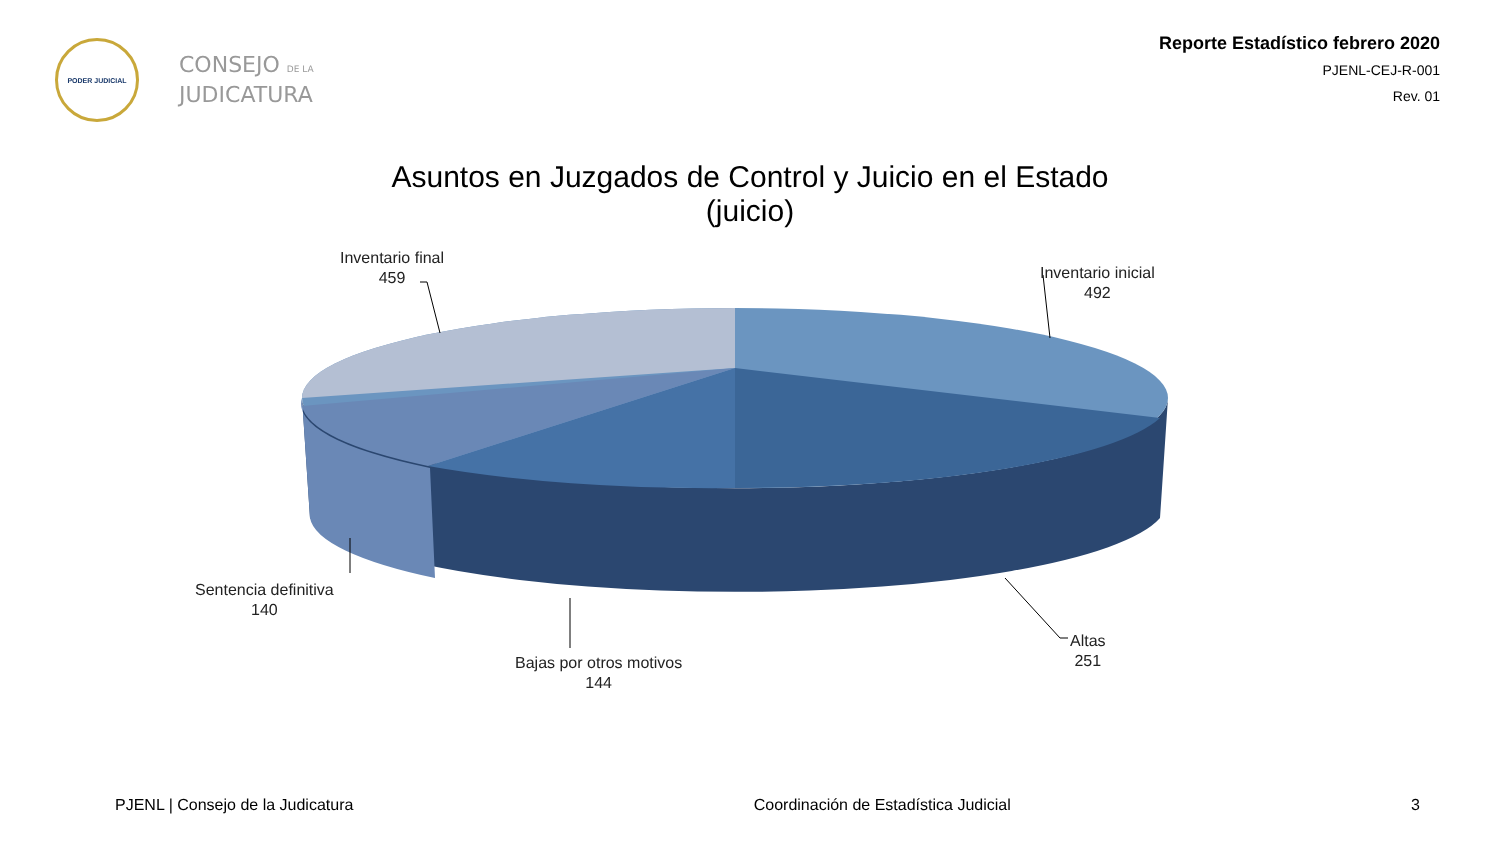PODER JUDICIAL
CONSEJO DE LA
JUDICATURA
Reporte Estadístico febrero 2020
PJENL-CEJ-R-001
Rev. 01
Asuntos en Juzgados de Control y Juicio en el Estado
(juicio)
Inventario final
459
Inventario inicial
492
Sentencia definitiva
140
Bajas por otros motivos
144
Altas
251
PJENL | Consejo de la Judicatura Coordinación de Estadística Judicial 3